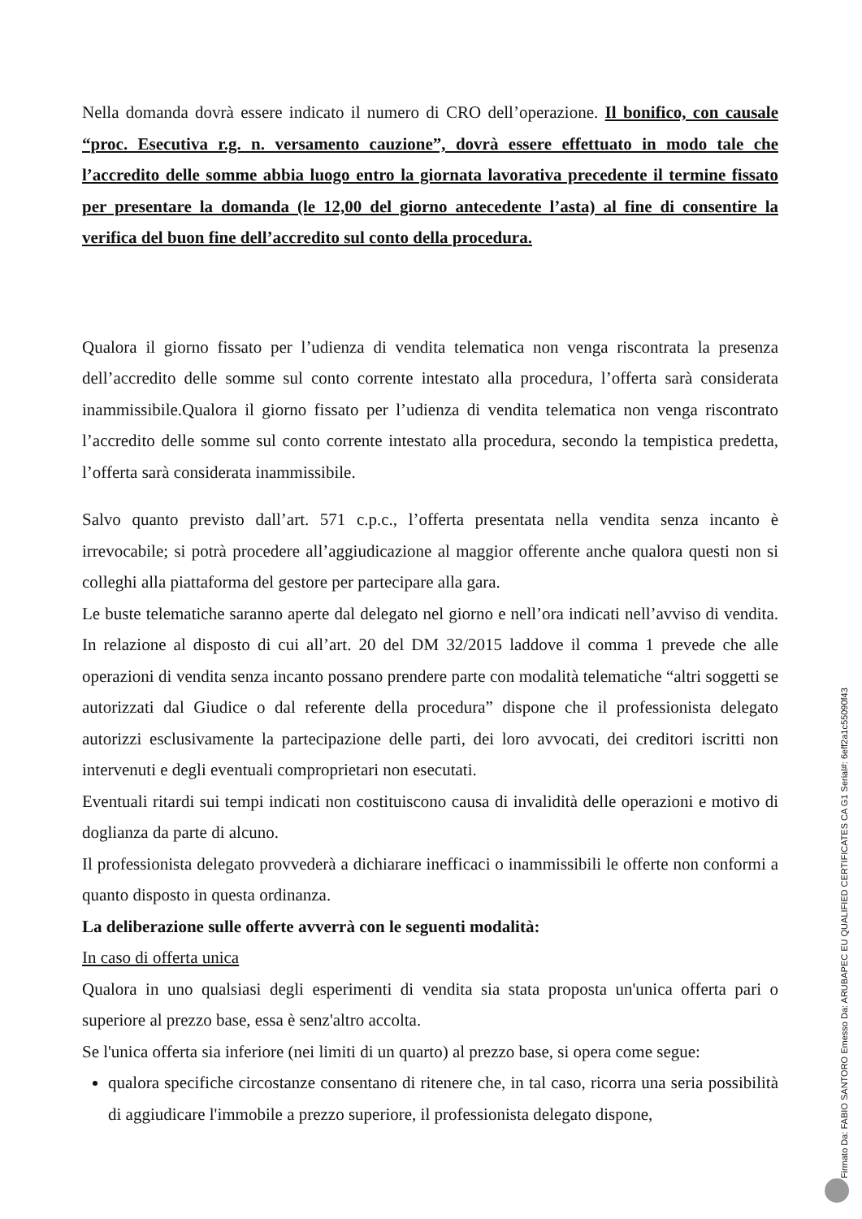Nella domanda dovrà essere indicato il numero di CRO dell’operazione. Il bonifico, con causale “proc. Esecutiva r.g. n. versamento cauzione”, dovrà essere effettuato in modo tale che l’accredito delle somme abbia luogo entro la giornata lavorativa precedente il termine fissato per presentare la domanda (le 12,00 del giorno antecedente l’asta) al fine di consentire la verifica del buon fine dell’accredito sul conto della procedura.
Qualora il giorno fissato per l’udienza di vendita telematica non venga riscontrata la presenza dell’accredito delle somme sul conto corrente intestato alla procedura, l’offerta sarà considerata inammissibile.Qualora il giorno fissato per l’udienza di vendita telematica non venga riscontrato l’accredito delle somme sul conto corrente intestato alla procedura, secondo la tempistica predetta, l’offerta sarà considerata inammissibile.
Salvo quanto previsto dall’art. 571 c.p.c., l’offerta presentata nella vendita senza incanto è irrevocabile; si potrà procedere all’aggiudicazione al maggior offerente anche qualora questi non si colleghi alla piattaforma del gestore per partecipare alla gara.
Le buste telematiche saranno aperte dal delegato nel giorno e nell’ora indicati nell’avviso di vendita. In relazione al disposto di cui all’art. 20 del DM 32/2015 laddove il comma 1 prevede che alle operazioni di vendita senza incanto possano prendere parte con modalità telematiche “altri soggetti se autorizzati dal Giudice o dal referente della procedura” dispone che il professionista delegato autorizzi esclusivamente la partecipazione delle parti, dei loro avvocati, dei creditori iscritti non intervenuti e degli eventuali comproprietari non esecutati.
Eventuali ritardi sui tempi indicati non costituiscono causa di invalidità delle operazioni e motivo di doglianza da parte di alcuno.
Il professionista delegato provvederà a dichiarare inefficaci o inammissibili le offerte non conformi a quanto disposto in questa ordinanza.
La deliberazione sulle offerte avverrà con le seguenti modalità:
In caso di offerta unica
Qualora in uno qualsiasi degli esperimenti di vendita sia stata proposta un'unica offerta pari o superiore al prezzo base, essa è senz'altro accolta.
Se l'unica offerta sia inferiore (nei limiti di un quarto) al prezzo base, si opera come segue:
qualora specifiche circostanze consentano di ritenere che, in tal caso, ricorra una seria possibilità di aggiudicare l'immobile a prezzo superiore, il professionista delegato dispone,
Firmato Da: FABIO SANTORO Emesso Da: ARUBAPEC EU QUALIFIED CERTIFICATES CA G1 Serial#: 6eff2a1c55090f43